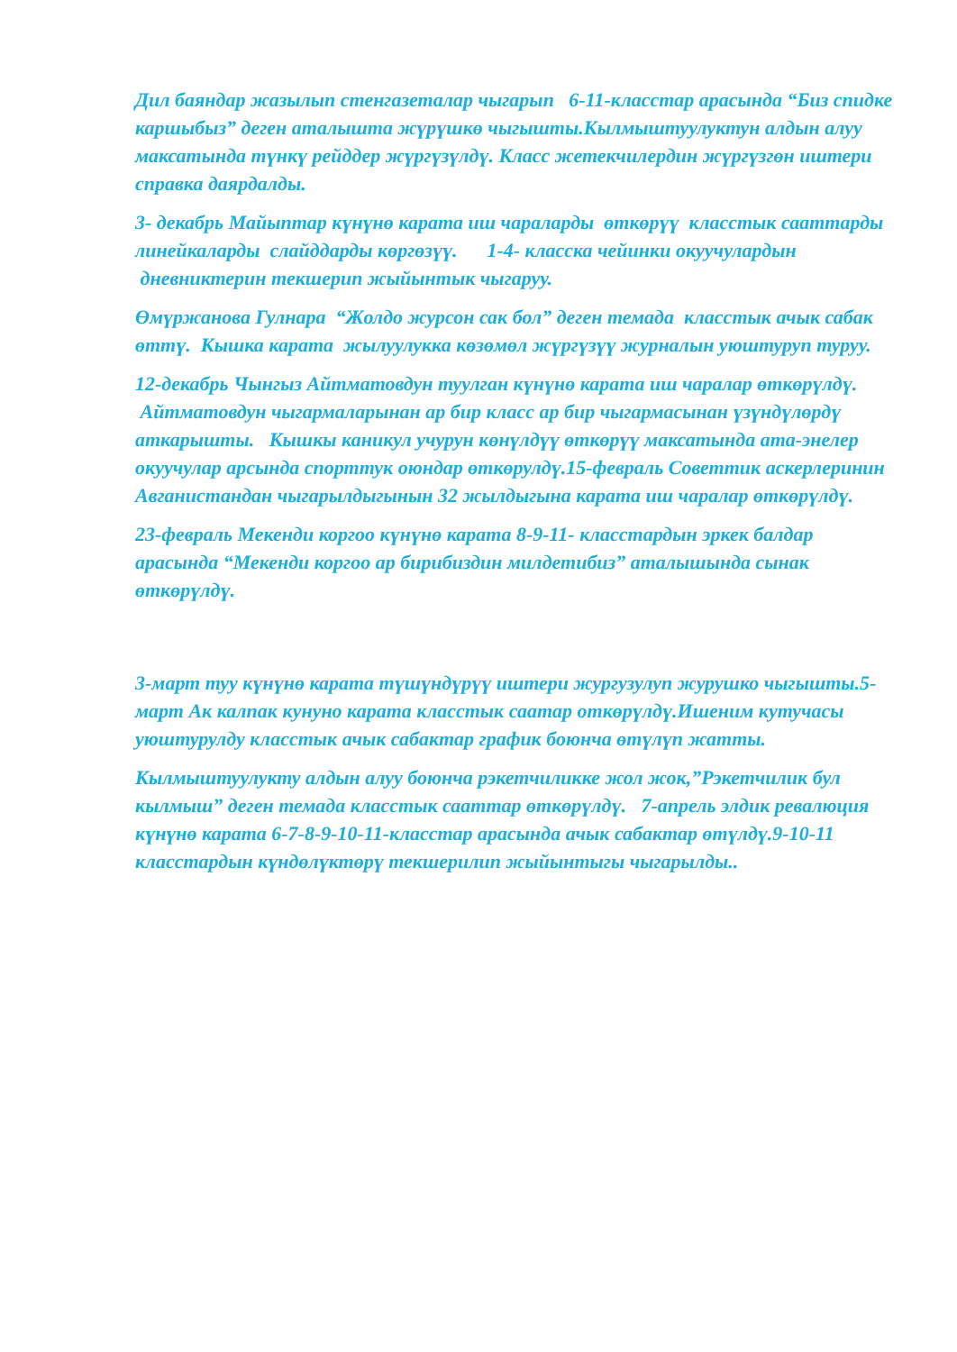Дил баяндар жазылып стенгазеталар чыгарып 6-11-класстар арасында “Биз спидке каршыбыз” деген аталышта жүрүшкө чыгышты.Кылмыштуулуктун алдын алуу максатында түнкү рейддер жүргүзүлдү. Класс жетекчилердин жүргүзгөн иштери справка даярдалды.
3- декабрь Майыптар күнүнө карата иш чараларды өткөрүү класстык сааттарды линейкаларды слайддарды көргөзүү. 1-4- класска чейинки окуучулардын дневниктерин текшерип жыйынтык чыгаруу.
Өмүржанова Гулнара “Жолдо журсон сак бол” деген темада класстык ачык сабак өттү. Кышка карата жылуулукка көзөмөл жүргүзүү журналын уюштуруп туруу.
12-декабрь Чынгыз Айтматовдун туулган күнүнө карата иш чаралар өткөрүлдү. Айтматовдун чыгармаларынан ар бир класс ар бир чыгармасынан үзүндүлөрдү аткарышты. Кышкы каникул учурун көнүлдүү өткөрүү максатында ата-энелер окуучулар арсында спорттук оюндар өткөрулдү.15-февраль Советтик аскерлеринин Авганистандан чыгарылдыгынын 32 жылдыгына карата иш чаралар өткөрүлдү.
23-февраль Мекенди коргоо күнүнө карата 8-9-11- класстардын эркек балдар арасында “Мекенди коргоо ар бирибиздин милдетибиз” аталышында сынак өткөрүлдү.
3-март туу күнүнө карата түшүндүрүү иштери жургузулуп журушко чыгышты.5-март Ак калпак кунуно карата класстык саатар откөрүлдү.Ишеним кутучасы уюштурулду класстык ачык сабактар график боюнча өтүлүп жатты.
Кылмыштуулукту алдын алуу боюнча рэкетчиликке жол жок,”Рэкетчилик бул кылмыш” деген темада класстык сааттар өткөрүлдү. 7-апрель элдик ревалюция күнүнө карата 6-7-8-9-10-11-класстар арасында ачык сабактар өтүлдү.9-10-11 класстардын күндөлүктөрү текшерилип жыйынтыгы чыгарылды..